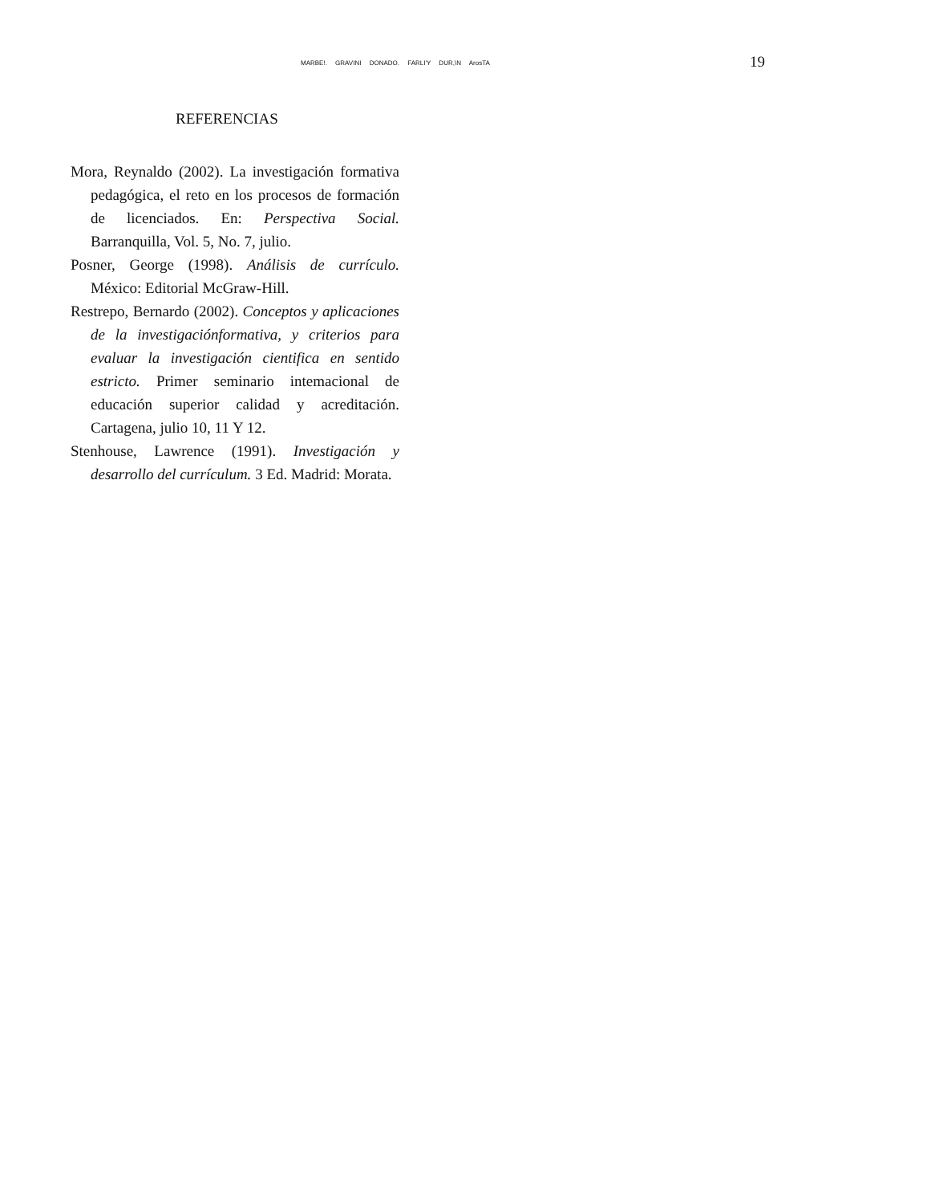MARBE!. GRAVINI DONADO. FARLI'Y DUR,\N ArosTA 19
REFERENCIAS
Mora, Reynaldo (2002). La investigación formativa pedagógica, el reto en los procesos de formación de licenciados. En: Perspectiva Social. Barranquilla, Vol. 5, No. 7, julio.
Posner, George (1998). Análisis de currículo. México: Editorial McGraw-Hill.
Restrepo, Bernardo (2002). Conceptos y aplicaciones de la investigaciónformativa, y criterios para evaluar la investigación cientifica en sentido estricto. Primer seminario intemacional de educación superior calidad y acreditación. Cartagena, julio 10, 11 Y 12.
Stenhouse, Lawrence (1991). Investigación y desarrollo del currículum. 3 Ed. Madrid: Morata.